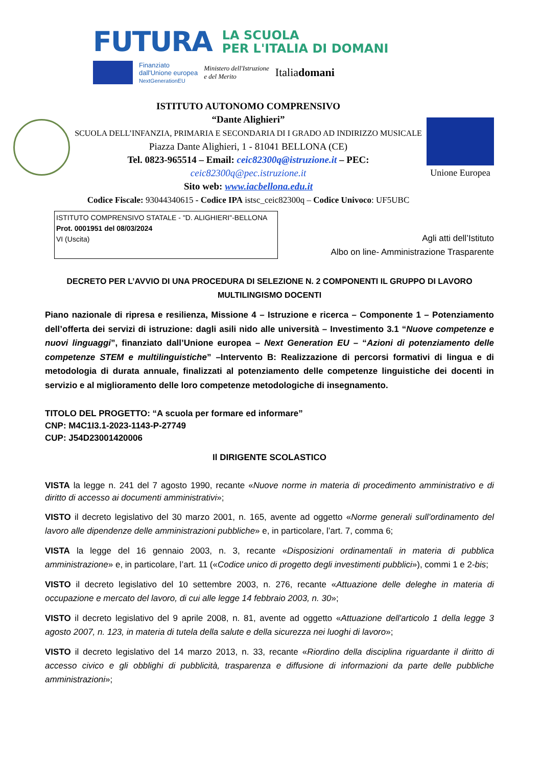FUTURA LA SCUOLA
PER L'ITALIA DI DOMANI
Finanziato
dall'Unione europea
NextGenerationEU Ministero dell'Istruzione
e del Merito Italiadomani
ISTITUTO AUTONOMO COMPRENSIVO
“Dante Alighieri”
SCUOLA DELL’INFANZIA, PRIMARIA E SECONDARIA DI I GRADO AD INDIRIZZO MUSICALE
Piazza Dante Alighieri, 1 - 81041 BELLONA (CE)
Tel. 0823-965514 – Email: ceic82300q@istruzione.it – PEC:
ceic82300q@pec.istruzione.it
Sito web: www.iacbellona.edu.it
Codice Fiscale: 93044340615 - Codice IPA istsc_ceic82300q – Codice Univoco: UF5UBC
Unione Europea
ISTITUTO COMPRENSIVO STATALE - "D. ALIGHIERI"-BELLONA
Prot. 0001951 del 08/03/2024
VI (Uscita)
Agli atti dell’Istituto
Albo on line- Amministrazione Trasparente
DECRETO PER L’AVVIO DI UNA PROCEDURA DI SELEZIONE N. 2 COMPONENTI IL GRUPPO DI LAVORO
MULTILINGISMO DOCENTI
Piano nazionale di ripresa e resilienza, Missione 4 – Istruzione e ricerca – Componente 1 – Potenziamento dell’offerta dei servizi di istruzione: dagli asili nido alle università – Investimento 3.1 “Nuove competenze e nuovi linguaggi”, finanziato dall’Unione europea – Next Generation EU – “Azioni di potenziamento delle competenze STEM e multilinguistiche” –Intervento B: Realizzazione di percorsi formativi di lingua e di metodologia di durata annuale, finalizzati al potenziamento delle competenze linguistiche dei docenti in servizio e al miglioramento delle loro competenze metodologiche di insegnamento.
TITOLO DEL PROGETTO: “A scuola per formare ed informare”
CNP: M4C1I3.1-2023-1143-P-27749
CUP: J54D23001420006
Il DIRIGENTE SCOLASTICO
VISTA la legge n. 241 del 7 agosto 1990, recante «Nuove norme in materia di procedimento amministrativo e di diritto di accesso ai documenti amministrativi»;
VISTO il decreto legislativo del 30 marzo 2001, n. 165, avente ad oggetto «Norme generali sull’ordinamento del lavoro alle dipendenze delle amministrazioni pubbliche» e, in particolare, l’art. 7, comma 6;
VISTA la legge del 16 gennaio 2003, n. 3, recante «Disposizioni ordinamentali in materia di pubblica amministrazione» e, in particolare, l’art. 11 («Codice unico di progetto degli investimenti pubblici»), commi 1 e 2-bis;
VISTO il decreto legislativo del 10 settembre 2003, n. 276, recante «Attuazione delle deleghe in materia di occupazione e mercato del lavoro, di cui alle legge 14 febbraio 2003, n. 30»;
VISTO il decreto legislativo del 9 aprile 2008, n. 81, avente ad oggetto «Attuazione dell'articolo 1 della legge 3 agosto 2007, n. 123, in materia di tutela della salute e della sicurezza nei luoghi di lavoro»;
VISTO il decreto legislativo del 14 marzo 2013, n. 33, recante «Riordino della disciplina riguardante il diritto di accesso civico e gli obblighi di pubblicità, trasparenza e diffusione di informazioni da parte delle pubbliche amministrazioni»;